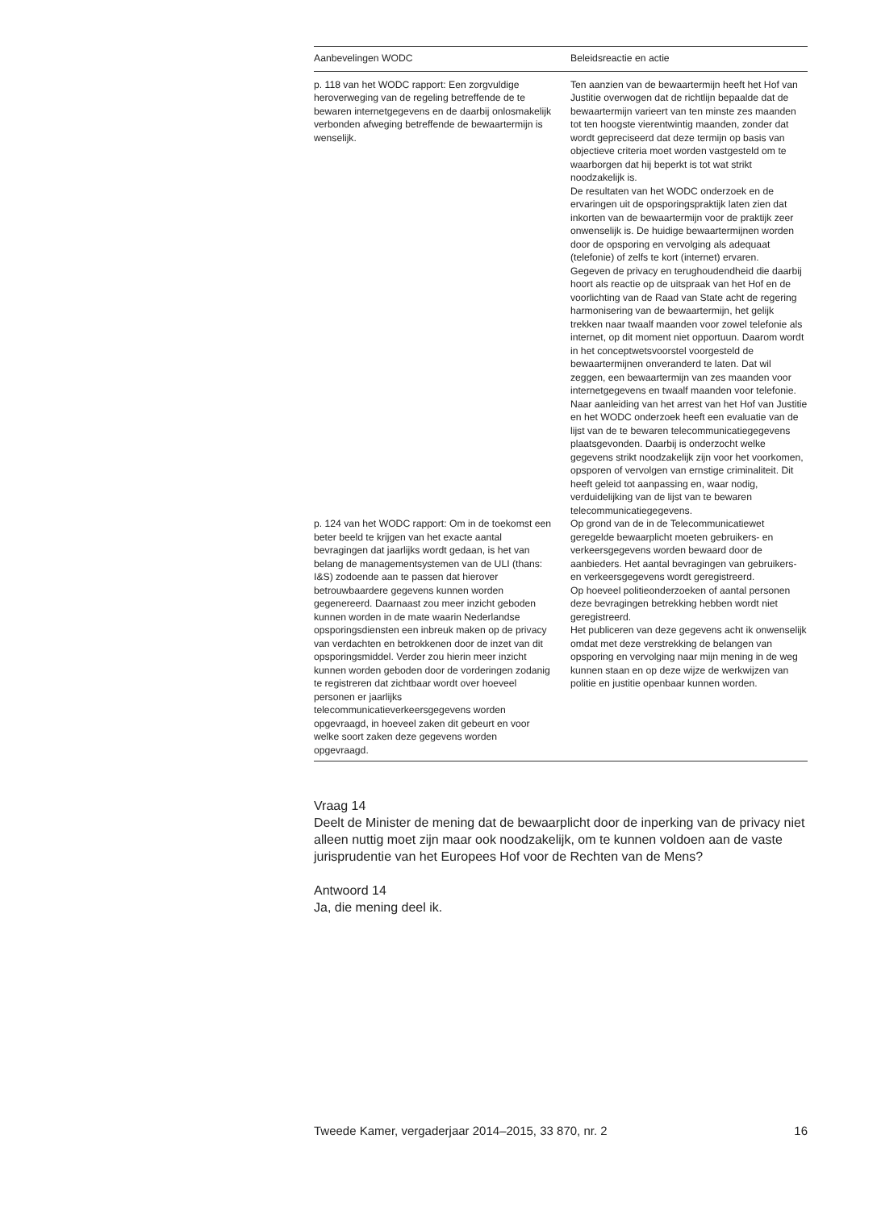| Aanbevelingen WODC | Beleidsreactie en actie |
| --- | --- |
| p. 118 van het WODC rapport: Een zorgvuldige heroverweging van de regeling betreffende de te bewaren internetgegevens en de daarbij onlosmakelijk verbonden afweging betreffende de bewaartermijn is wenselijk. | Ten aanzien van de bewaartermijn heeft het Hof van Justitie overwogen dat de richtlijn bepaalde dat de bewaartermijn varieert van ten minste zes maanden tot ten hoogste vierentwintig maanden, zonder dat wordt gepreciseerd dat deze termijn op basis van objectieve criteria moet worden vastgesteld om te waarborgen dat hij beperkt is tot wat strikt noodzakelijk is. De resultaten van het WODC onderzoek en de ervaringen uit de opsporingspraktijk laten zien dat inkorten van de bewaartermijn voor de praktijk zeer onwenselijk is. De huidige bewaartermijnen worden door de opsporing en vervolging als adequaat (telefonie) of zelfs te kort (internet) ervaren. Gegeven de privacy en terughoudendheid die daarbij hoort als reactie op de uitspraak van het Hof en de voorlichting van de Raad van State acht de regering harmonisering van de bewaartermijn, het gelijk trekken naar twaalf maanden voor zowel telefonie als internet, op dit moment niet opportuun. Daarom wordt in het conceptwetsvoorstel voorgesteld de bewaartermijnen onveranderd te laten. Dat wil zeggen, een bewaartermijn van zes maanden voor internetgegevens en twaalf maanden voor telefonie. Naar aanleiding van het arrest van het Hof van Justitie en het WODC onderzoek heeft een evaluatie van de lijst van de te bewaren telecommunicatiegegevens plaatsgevonden. Daarbij is onderzocht welke gegevens strikt noodzakelijk zijn voor het voorkomen, opsporen of vervolgen van ernstige criminaliteit. Dit heeft geleid tot aanpassing en, waar nodig, verduidelijking van de lijst van te bewaren telecommunicatiegegevens. |
| p. 124 van het WODC rapport: Om in de toekomst een beter beeld te krijgen van het exacte aantal bevragingen dat jaarlijks wordt gedaan, is het van belang de managementsystemen van de ULI (thans: I&S) zodoende aan te passen dat hierover betrouwbaardere gegevens kunnen worden gegenereerd. Daarnaast zou meer inzicht geboden kunnen worden in de mate waarin Nederlandse opsporingsdiensten een inbreuk maken op de privacy van verdachten en betrokkenen door de inzet van dit opsporingsmiddel. Verder zou hierin meer inzicht kunnen worden geboden door de vorderingen zodanig te registreren dat zichtbaar wordt over hoeveel personen er jaarlijks telecommunicatieverkeersgegevens worden opgevraagd, in hoeveel zaken dit gebeurt en voor welke soort zaken deze gegevens worden opgevraagd. | Op grond van de in de Telecommunicatiewet geregelde bewaarplicht moeten gebruikers- en verkeersgegevens worden bewaard door de aanbieders. Het aantal bevragingen van gebruikers- en verkeersgegevens wordt geregistreerd. Op hoeveel politieonderzoeken of aantal personen deze bevragingen betrekking hebben wordt niet geregistreerd. Het publiceren van deze gegevens acht ik onwenselijk omdat met deze verstrekking de belangen van opsporing en vervolging naar mijn mening in de weg kunnen staan en op deze wijze de werkwijzen van politie en justitie openbaar kunnen worden. |
Vraag 14
Deelt de Minister de mening dat de bewaarplicht door de inperking van de privacy niet alleen nuttig moet zijn maar ook noodzakelijk, om te kunnen voldoen aan de vaste jurisprudentie van het Europees Hof voor de Rechten van de Mens?
Antwoord 14
Ja, die mening deel ik.
Tweede Kamer, vergaderjaar 2014–2015, 33 870, nr. 2 16